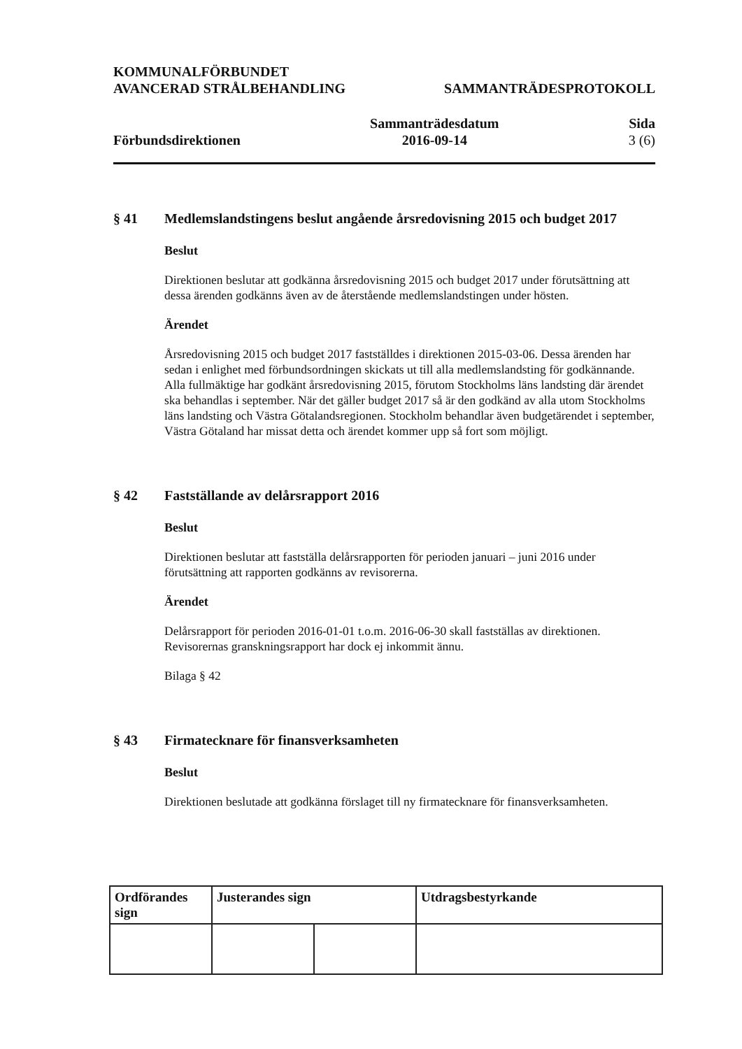KOMMUNALFÖRBUNDET
AVANCERAD STRÅLBEHANDLING
SAMMANTRÄDESPROTOKOLL
Förbundsdirektionen
Sammanträdesdatum
2016-09-14
Sida
3 (6)
§ 41
Medlemslandstingens beslut angående årsredovisning 2015 och budget 2017
Beslut
Direktionen beslutar att godkänna årsredovisning 2015 och budget 2017 under förutsättning att dessa ärenden godkänns även av de återstående medlemslandstingen under hösten.
Ärendet
Årsredovisning 2015 och budget 2017 fastställdes i direktionen 2015-03-06. Dessa ärenden har sedan i enlighet med förbundsordningen skickats ut till alla medlemslandsting för godkännande. Alla fullmäktige har godkänt årsredovisning 2015, förutom Stockholms läns landsting där ärendet ska behandlas i september. När det gäller budget 2017 så är den godkänd av alla utom Stockholms läns landsting och Västra Götalandsregionen. Stockholm behandlar även budgetärendet i september, Västra Götaland har missat detta och ärendet kommer upp så fort som möjligt.
§ 42
Fastställande av delårsrapport 2016
Beslut
Direktionen beslutar att fastställa delårsrapporten för perioden januari – juni 2016 under förutsättning att rapporten godkänns av revisorerna.
Ärendet
Delårsrapport för perioden 2016-01-01 t.o.m. 2016-06-30 skall fastställas av direktionen. Revisorernas granskningsrapport har dock ej inkommit ännu.
Bilaga § 42
§ 43
Firmatecknare för finansverksamheten
Beslut
Direktionen beslutade att godkänna förslaget till ny firmatecknare för finansverksamheten.
| Ordförandes sign | Justerandes sign | | Utdragsbestyrkande |